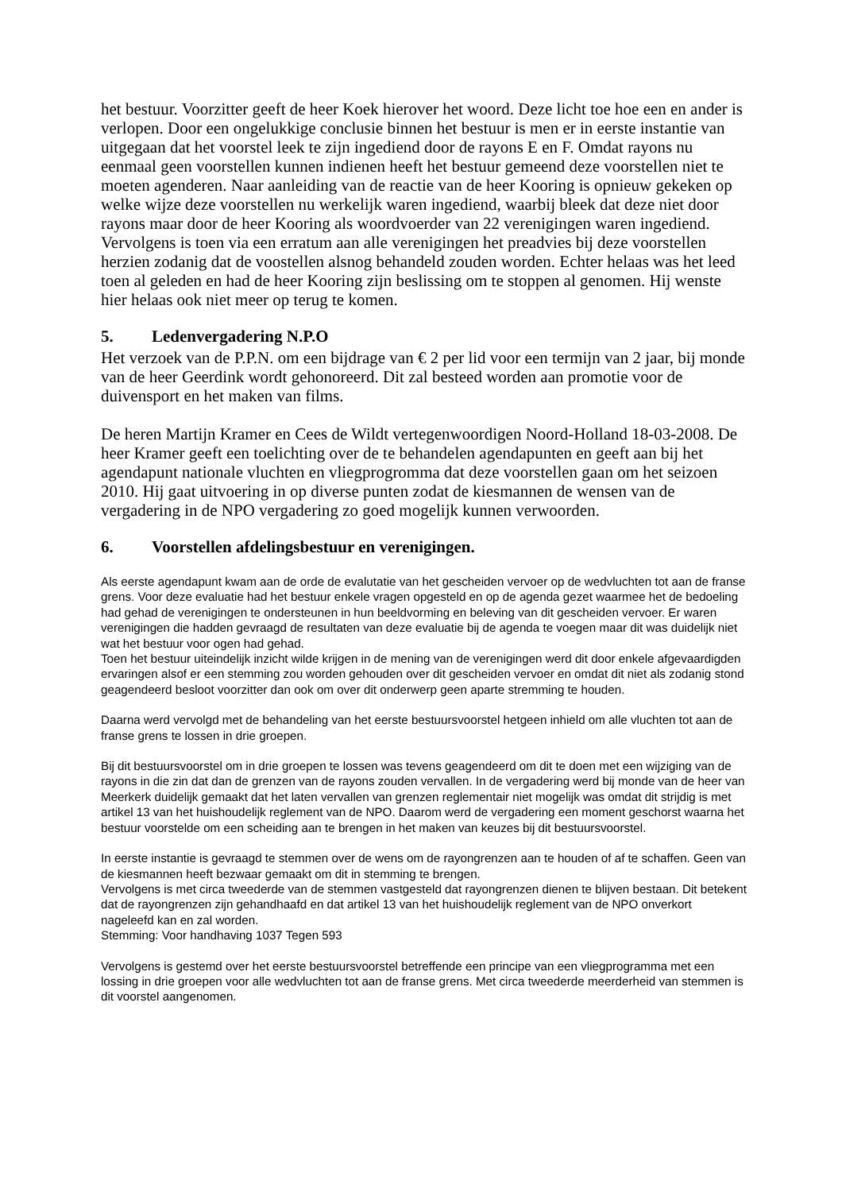het bestuur. Voorzitter geeft de heer Koek hierover het woord. Deze licht toe hoe een en ander is verlopen. Door een ongelukkige conclusie binnen het bestuur is men er in eerste instantie van uitgegaan dat het voorstel leek te zijn ingediend door de rayons E en F. Omdat rayons nu eenmaal geen voorstellen kunnen indienen heeft het bestuur gemeend deze voorstellen niet te moeten agenderen. Naar aanleiding van de reactie van de heer Kooring is opnieuw gekeken op welke wijze deze voorstellen nu werkelijk waren ingediend, waarbij bleek dat deze niet door rayons maar door de heer Kooring als woordvoerder van 22 verenigingen waren ingediend. Vervolgens is toen via een erratum aan alle verenigingen het preadvies bij deze voorstellen herzien zodanig dat de voostellen alsnog behandeld zouden worden. Echter helaas was het leed toen al geleden en had de heer Kooring zijn beslissing om te stoppen al genomen. Hij wenste hier helaas ook niet meer op terug te komen.
5. Ledenvergadering N.P.O
Het verzoek van de P.P.N. om een bijdrage van € 2 per lid voor een termijn van 2 jaar, bij monde van de heer Geerdink wordt gehonoreerd. Dit zal besteed worden aan promotie voor de duivensport en het maken van films.
De heren Martijn Kramer en Cees de Wildt vertegenwoordigen Noord-Holland 18-03-2008. De heer Kramer geeft een toelichting over de te behandelen agendapunten en geeft aan bij het agendapunt nationale vluchten en vliegprogromma dat deze voorstellen gaan om het seizoen 2010. Hij gaat uitvoering in op diverse punten zodat de kiesmannen de wensen van de vergadering in de NPO vergadering zo goed mogelijk kunnen verwoorden.
6. Voorstellen afdelingsbestuur en verenigingen.
Als eerste agendapunt kwam aan de orde de evalutatie van het gescheiden vervoer op de wedvluchten tot aan de franse grens. Voor deze evaluatie had het bestuur enkele vragen opgesteld en op de agenda gezet waarmee het de bedoeling had gehad de verenigingen te ondersteunen in hun beeldvorming en beleving van dit gescheiden vervoer. Er waren verenigingen die hadden gevraagd de resultaten van deze evaluatie bij de agenda te voegen maar dit was duidelijk niet wat het bestuur voor ogen had gehad.
Toen het bestuur uiteindelijk inzicht wilde krijgen in de mening van de verenigingen werd dit door enkele afgevaardigden ervaringen alsof er een stemming zou worden gehouden over dit gescheiden vervoer en omdat dit niet als zodanig stond geagendeerd besloot voorzitter dan ook om over dit onderwerp geen aparte stremming te houden.
Daarna werd vervolgd met de behandeling van het eerste bestuursvoorstel hetgeen inhield om alle vluchten tot aan de franse grens te lossen in drie groepen.
Bij dit bestuursvoorstel om in drie groepen te lossen was tevens geagendeerd om dit te doen met een wijziging van de rayons in die zin dat dan de grenzen van de rayons zouden vervallen. In de vergadering werd bij monde van de heer van Meerkerk duidelijk gemaakt dat het laten vervallen van grenzen reglementair niet mogelijk was omdat dit strijdig is met artikel 13 van het huishoudelijk reglement van de NPO. Daarom werd de vergadering een moment geschorst waarna het bestuur voorstelde om een scheiding aan te brengen in het maken van keuzes bij dit bestuursvoorstel.
In eerste instantie is gevraagd te stemmen over de wens om de rayongrenzen aan te houden of af te schaffen. Geen van de kiesmannen heeft bezwaar gemaakt om dit in stemming te brengen.
Vervolgens is met circa tweederde van de stemmen vastgesteld dat rayongrenzen dienen te blijven bestaan. Dit betekent dat de rayongrenzen zijn gehandhaafd en dat artikel 13 van het huishoudelijk reglement van de NPO onverkort nageleefd kan en zal worden.
Stemming: Voor handhaving 1037 Tegen 593
Vervolgens is gestemd over het eerste bestuursvoorstel betreffende een principe van een vliegprogramma met een lossing in drie groepen voor alle wedvluchten tot aan de franse grens. Met circa tweederde meerderheid van stemmen is dit voorstel aangenomen.